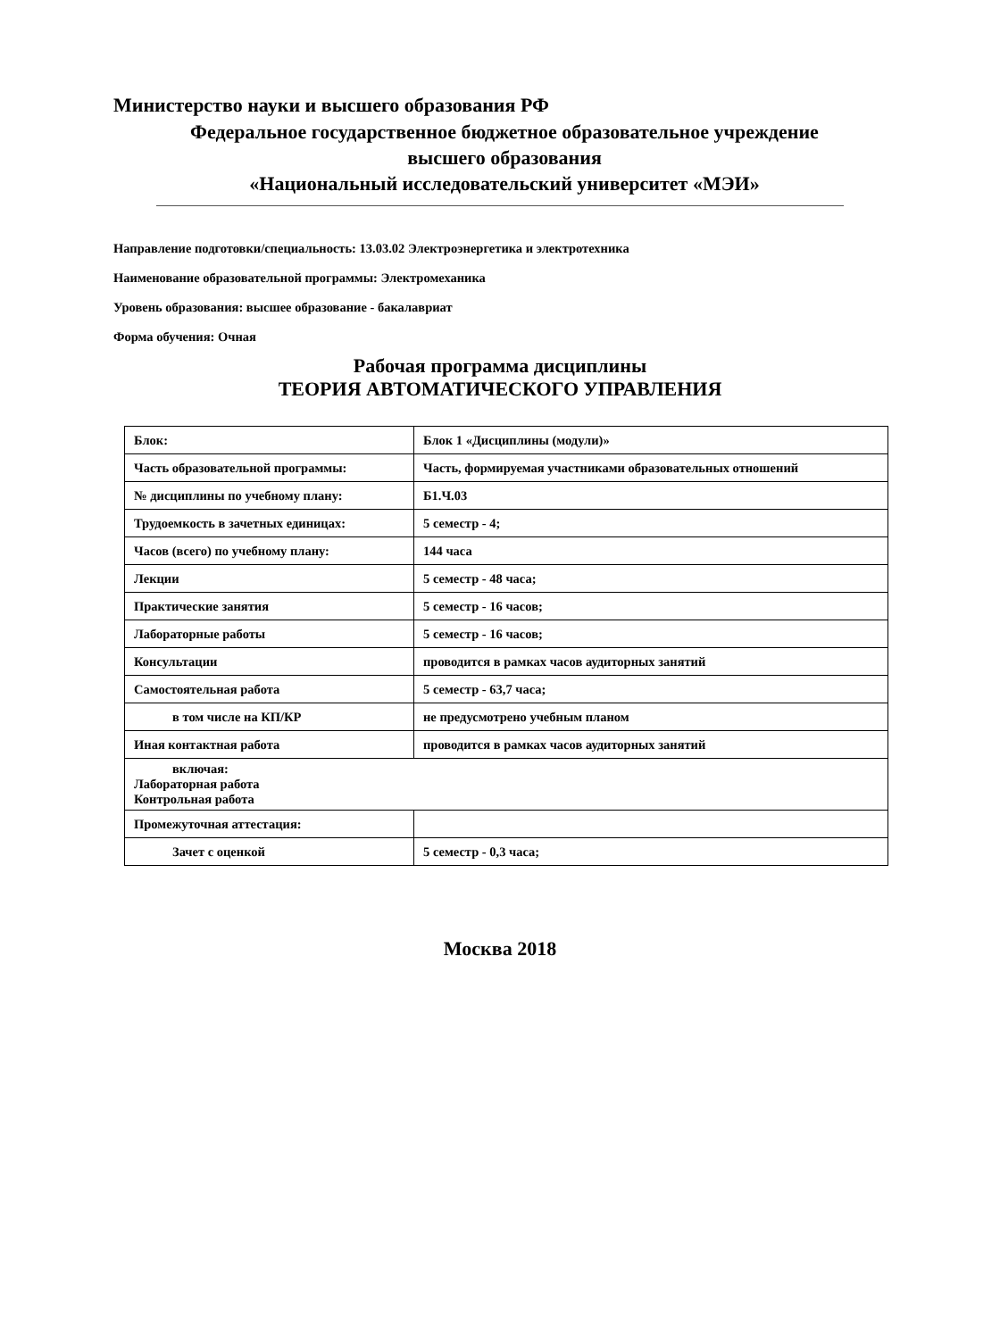Министерство науки и высшего образования РФ
Федеральное государственное бюджетное образовательное учреждение
высшего образования
«Национальный исследовательский университет «МЭИ»
Направление подготовки/специальность: 13.03.02 Электроэнергетика и электротехника
Наименование образовательной программы: Электромеханика
Уровень образования: высшее образование - бакалавриат
Форма обучения: Очная
Рабочая программа дисциплины
ТЕОРИЯ АВТОМАТИЧЕСКОГО УПРАВЛЕНИЯ
| Блок: | Блок 1 «Дисциплины (модули)» |
| Часть образовательной программы: | Часть, формируемая участниками образовательных отношений |
| № дисциплины по учебному плану: | Б1.Ч.03 |
| Трудоемкость в зачетных единицах: | 5 семестр - 4; |
| Часов (всего) по учебному плану: | 144 часа |
| Лекции | 5 семестр - 48 часа; |
| Практические занятия | 5 семестр - 16 часов; |
| Лабораторные работы | 5 семестр - 16 часов; |
| Консультации | проводится в рамках часов аудиторных занятий |
| Самостоятельная работа | 5 семестр - 63,7 часа; |
| в том числе на КП/КР | не предусмотрено учебным планом |
| Иная контактная работа | проводится в рамках часов аудиторных занятий |
| включая: Лабораторная работа Контрольная работа | |
| Промежуточная аттестация: | |
| Зачет с оценкой | 5 семестр - 0,3 часа; |
Москва 2018